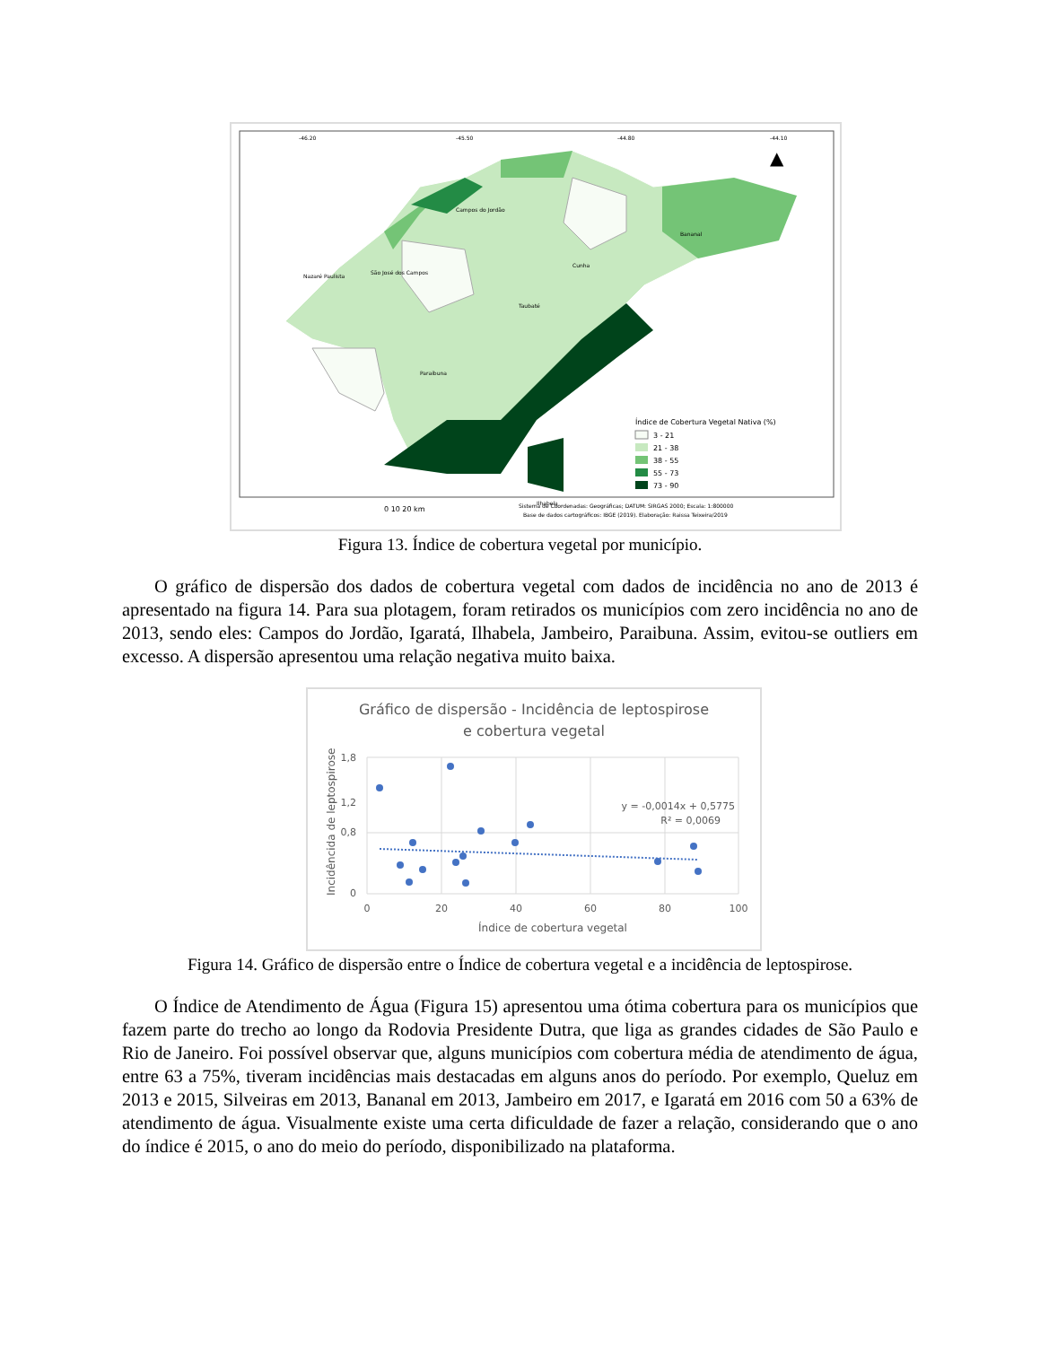-46.20
-45.50
-44.80
-44.10
▲
Nazaré Paulista
São José dos Campos
Cunha
Paraibuna
Taubaté
Bananal
Campos do Jordão
Ilhabela
Índice de Cobertura Vegetal Nativa (%)
3 - 21
21 - 38
38 - 55
55 - 73
73 - 90
0 10 20 km
Sistema de Coordenadas: Geográficas; DATUM: SIRGAS 2000; Escala: 1:800000
Base de dados cartográficos: IBGE (2019). Elaboração: Raissa Teixeira/2019
Figura 13. Índice de cobertura vegetal por município.
O gráfico de dispersão dos dados de cobertura vegetal com dados de incidência no ano de 2013 é apresentado na figura 14. Para sua plotagem, foram retirados os municípios com zero incidência no ano de 2013, sendo eles: Campos do Jordão, Igaratá, Ilhabela, Jambeiro, Paraibuna. Assim, evitou-se outliers em excesso. A dispersão apresentou uma relação negativa muito baixa.
Gráfico de dispersão - Incidência de leptospirose
e cobertura vegetal
1,8
1,2
0,8
0
0
20
40
60
80
100
Índice de cobertura vegetal
Incidêncida de leptospirose
y = -0,0014x + 0,5775
R² = 0,0069
Figura 14. Gráfico de dispersão entre o Índice de cobertura vegetal e a incidência de leptospirose.
O Índice de Atendimento de Água (Figura 15) apresentou uma ótima cobertura para os municípios que fazem parte do trecho ao longo da Rodovia Presidente Dutra, que liga as grandes cidades de São Paulo e Rio de Janeiro. Foi possível observar que, alguns municípios com cobertura média de atendimento de água, entre 63 a 75%, tiveram incidências mais destacadas em alguns anos do período. Por exemplo, Queluz em 2013 e 2015, Silveiras em 2013, Bananal em 2013, Jambeiro em 2017, e Igaratá em 2016 com 50 a 63% de atendimento de água. Visualmente existe uma certa dificuldade de fazer a relação, considerando que o ano do índice é 2015, o ano do meio do período, disponibilizado na plataforma.